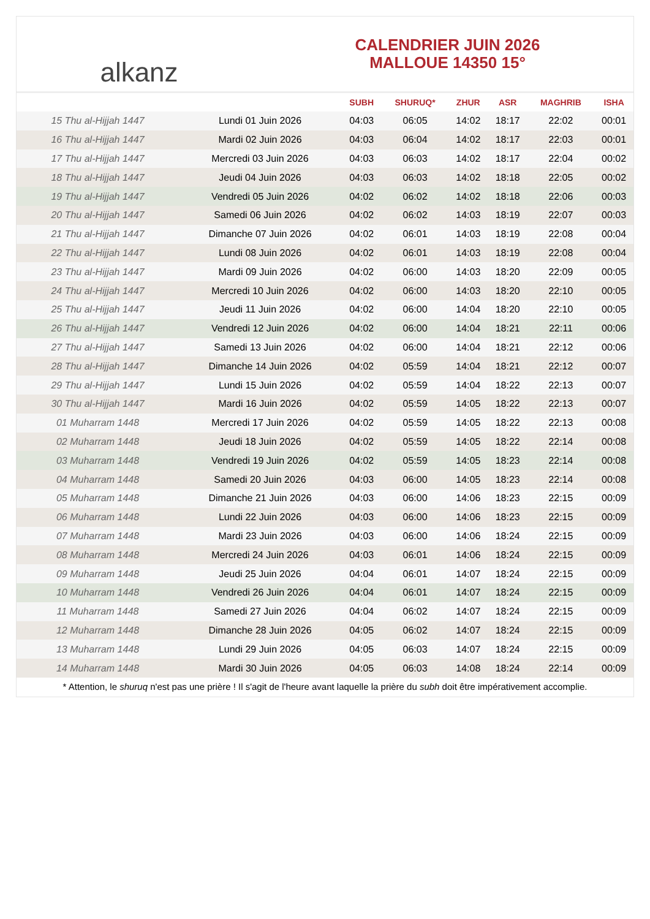alkanz
CALENDRIER JUIN 2026
MALLOUE 14350 15°
| | | SUBH | SHURUQ* | ZHUR | ASR | MAGHRIB | ISHA |
| --- | --- | --- | --- | --- | --- | --- | --- |
| 15 Thu al-Hijjah 1447 | Lundi 01 Juin 2026 | 04:03 | 06:05 | 14:02 | 18:17 | 22:02 | 00:01 |
| 16 Thu al-Hijjah 1447 | Mardi 02 Juin 2026 | 04:03 | 06:04 | 14:02 | 18:17 | 22:03 | 00:01 |
| 17 Thu al-Hijjah 1447 | Mercredi 03 Juin 2026 | 04:03 | 06:03 | 14:02 | 18:17 | 22:04 | 00:02 |
| 18 Thu al-Hijjah 1447 | Jeudi 04 Juin 2026 | 04:03 | 06:03 | 14:02 | 18:18 | 22:05 | 00:02 |
| 19 Thu al-Hijjah 1447 | Vendredi 05 Juin 2026 | 04:02 | 06:02 | 14:02 | 18:18 | 22:06 | 00:03 |
| 20 Thu al-Hijjah 1447 | Samedi 06 Juin 2026 | 04:02 | 06:02 | 14:03 | 18:19 | 22:07 | 00:03 |
| 21 Thu al-Hijjah 1447 | Dimanche 07 Juin 2026 | 04:02 | 06:01 | 14:03 | 18:19 | 22:08 | 00:04 |
| 22 Thu al-Hijjah 1447 | Lundi 08 Juin 2026 | 04:02 | 06:01 | 14:03 | 18:19 | 22:08 | 00:04 |
| 23 Thu al-Hijjah 1447 | Mardi 09 Juin 2026 | 04:02 | 06:00 | 14:03 | 18:20 | 22:09 | 00:05 |
| 24 Thu al-Hijjah 1447 | Mercredi 10 Juin 2026 | 04:02 | 06:00 | 14:03 | 18:20 | 22:10 | 00:05 |
| 25 Thu al-Hijjah 1447 | Jeudi 11 Juin 2026 | 04:02 | 06:00 | 14:04 | 18:20 | 22:10 | 00:05 |
| 26 Thu al-Hijjah 1447 | Vendredi 12 Juin 2026 | 04:02 | 06:00 | 14:04 | 18:21 | 22:11 | 00:06 |
| 27 Thu al-Hijjah 1447 | Samedi 13 Juin 2026 | 04:02 | 06:00 | 14:04 | 18:21 | 22:12 | 00:06 |
| 28 Thu al-Hijjah 1447 | Dimanche 14 Juin 2026 | 04:02 | 05:59 | 14:04 | 18:21 | 22:12 | 00:07 |
| 29 Thu al-Hijjah 1447 | Lundi 15 Juin 2026 | 04:02 | 05:59 | 14:04 | 18:22 | 22:13 | 00:07 |
| 30 Thu al-Hijjah 1447 | Mardi 16 Juin 2026 | 04:02 | 05:59 | 14:05 | 18:22 | 22:13 | 00:07 |
| 01 Muharram 1448 | Mercredi 17 Juin 2026 | 04:02 | 05:59 | 14:05 | 18:22 | 22:13 | 00:08 |
| 02 Muharram 1448 | Jeudi 18 Juin 2026 | 04:02 | 05:59 | 14:05 | 18:22 | 22:14 | 00:08 |
| 03 Muharram 1448 | Vendredi 19 Juin 2026 | 04:02 | 05:59 | 14:05 | 18:23 | 22:14 | 00:08 |
| 04 Muharram 1448 | Samedi 20 Juin 2026 | 04:03 | 06:00 | 14:05 | 18:23 | 22:14 | 00:08 |
| 05 Muharram 1448 | Dimanche 21 Juin 2026 | 04:03 | 06:00 | 14:06 | 18:23 | 22:15 | 00:09 |
| 06 Muharram 1448 | Lundi 22 Juin 2026 | 04:03 | 06:00 | 14:06 | 18:23 | 22:15 | 00:09 |
| 07 Muharram 1448 | Mardi 23 Juin 2026 | 04:03 | 06:00 | 14:06 | 18:24 | 22:15 | 00:09 |
| 08 Muharram 1448 | Mercredi 24 Juin 2026 | 04:03 | 06:01 | 14:06 | 18:24 | 22:15 | 00:09 |
| 09 Muharram 1448 | Jeudi 25 Juin 2026 | 04:04 | 06:01 | 14:07 | 18:24 | 22:15 | 00:09 |
| 10 Muharram 1448 | Vendredi 26 Juin 2026 | 04:04 | 06:01 | 14:07 | 18:24 | 22:15 | 00:09 |
| 11 Muharram 1448 | Samedi 27 Juin 2026 | 04:04 | 06:02 | 14:07 | 18:24 | 22:15 | 00:09 |
| 12 Muharram 1448 | Dimanche 28 Juin 2026 | 04:05 | 06:02 | 14:07 | 18:24 | 22:15 | 00:09 |
| 13 Muharram 1448 | Lundi 29 Juin 2026 | 04:05 | 06:03 | 14:07 | 18:24 | 22:15 | 00:09 |
| 14 Muharram 1448 | Mardi 30 Juin 2026 | 04:05 | 06:03 | 14:08 | 18:24 | 22:14 | 00:09 |
* Attention, le shuruq n'est pas une prière ! Il s'agit de l'heure avant laquelle la prière du subh doit être impérativement accomplie.